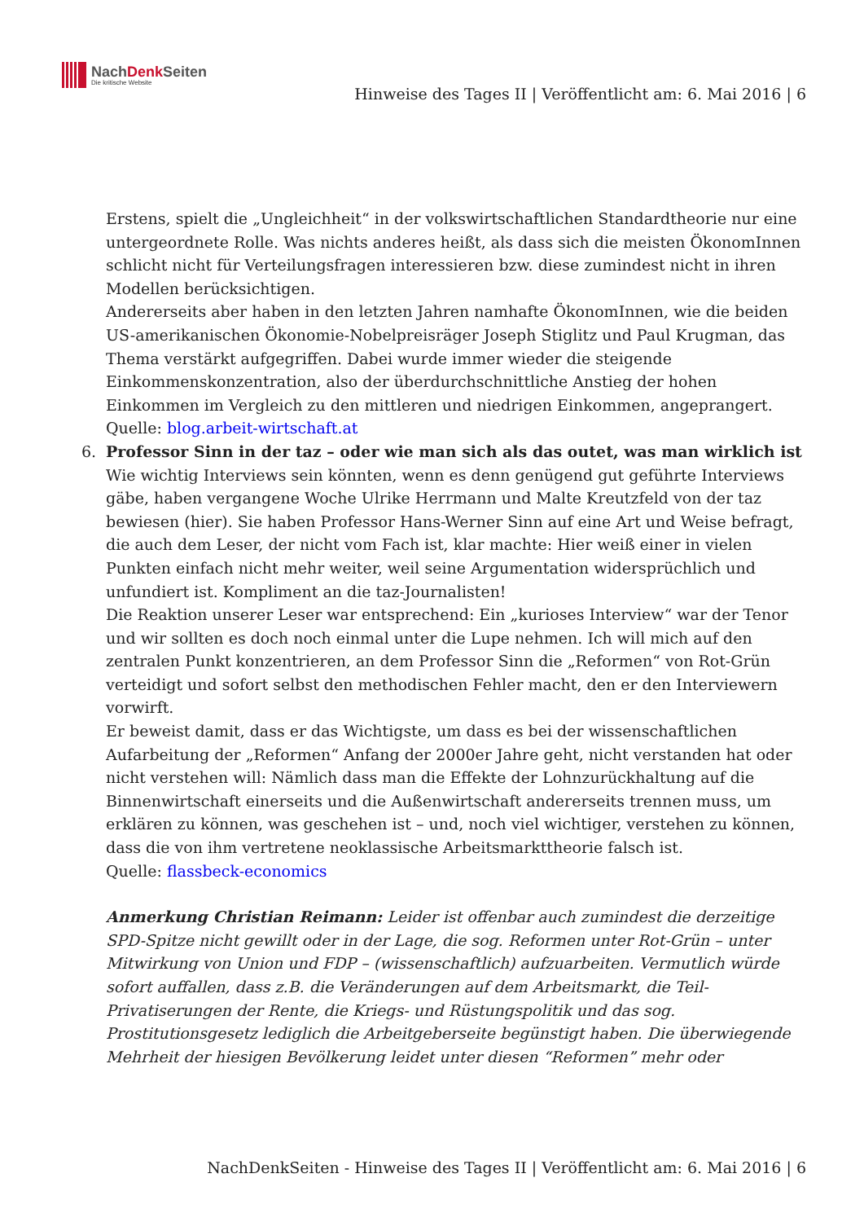NachDenk Seiten
Die kritische Website
Hinweise des Tages II | Veröffentlicht am: 6. Mai 2016 | 6
Erstens, spielt die „Ungleichheit“ in der volkswirtschaftlichen Standardtheorie nur eine untergeordnete Rolle. Was nichts anderes heißt, als dass sich die meisten ÖkonomInnen schlicht nicht für Verteilungsfragen interessieren bzw. diese zumindest nicht in ihren Modellen berücksichtigen.
Andererseits aber haben in den letzten Jahren namhafte ÖkonomInnen, wie die beiden US-amerikanischen Ökonomie-Nobelpreisräger Joseph Stiglitz und Paul Krugman, das Thema verstärkt aufgegriffen. Dabei wurde immer wieder die steigende Einkommenskonzentration, also der überdurchschnittliche Anstieg der hohen Einkommen im Vergleich zu den mittleren und niedrigen Einkommen, angeprangert.
Quelle: blog.arbeit-wirtschaft.at
6. Professor Sinn in der taz – oder wie man sich als das outet, was man wirklich ist
Wie wichtig Interviews sein könnten, wenn es denn genügend gut geführte Interviews gäbe, haben vergangene Woche Ulrike Herrmann und Malte Kreutzfeld von der taz bewiesen (hier). Sie haben Professor Hans-Werner Sinn auf eine Art und Weise befragt, die auch dem Leser, der nicht vom Fach ist, klar machte: Hier weiß einer in vielen Punkten einfach nicht mehr weiter, weil seine Argumentation widersprüchlich und unfundiert ist. Kompliment an die taz-Journalisten!
Die Reaktion unserer Leser war entsprechend: Ein „kurioses Interview“ war der Tenor und wir sollten es doch noch einmal unter die Lupe nehmen. Ich will mich auf den zentralen Punkt konzentrieren, an dem Professor Sinn die „Reformen“ von Rot-Grün verteidigt und sofort selbst den methodischen Fehler macht, den er den Interviewern vorwirft.
Er beweist damit, dass er das Wichtigste, um dass es bei der wissenschaftlichen Aufarbeitung der „Reformen“ Anfang der 2000er Jahre geht, nicht verstanden hat oder nicht verstehen will: Nämlich dass man die Effekte der Lohnzurückhaltung auf die Binnenwirtschaft einerseits und die Außenwirtschaft andererseits trennen muss, um erklären zu können, was geschehen ist – und, noch viel wichtiger, verstehen zu können, dass die von ihm vertretene neoklassische Arbeitsmarkttheorie falsch ist.
Quelle: flassbeck-economics
Anmerkung Christian Reimann: Leider ist offenbar auch zumindest die derzeitige SPD-Spitze nicht gewillt oder in der Lage, die sog. Reformen unter Rot-Grün – unter Mitwirkung von Union und FDP – (wissenschaftlich) aufzuarbeiten. Vermutlich würde sofort auffallen, dass z.B. die Veränderungen auf dem Arbeitsmarkt, die Teil-Privatiserungen der Rente, die Kriegs- und Rüstungspolitik und das sog. Prostitutionsgesetz lediglich die Arbeitgeberseite begünstigt haben. Die überwiegende Mehrheit der hiesigen Bevölkerung leidet unter diesen “Reformen” mehr oder
NachDenkSeiten - Hinweise des Tages II | Veröffentlicht am: 6. Mai 2016 | 6